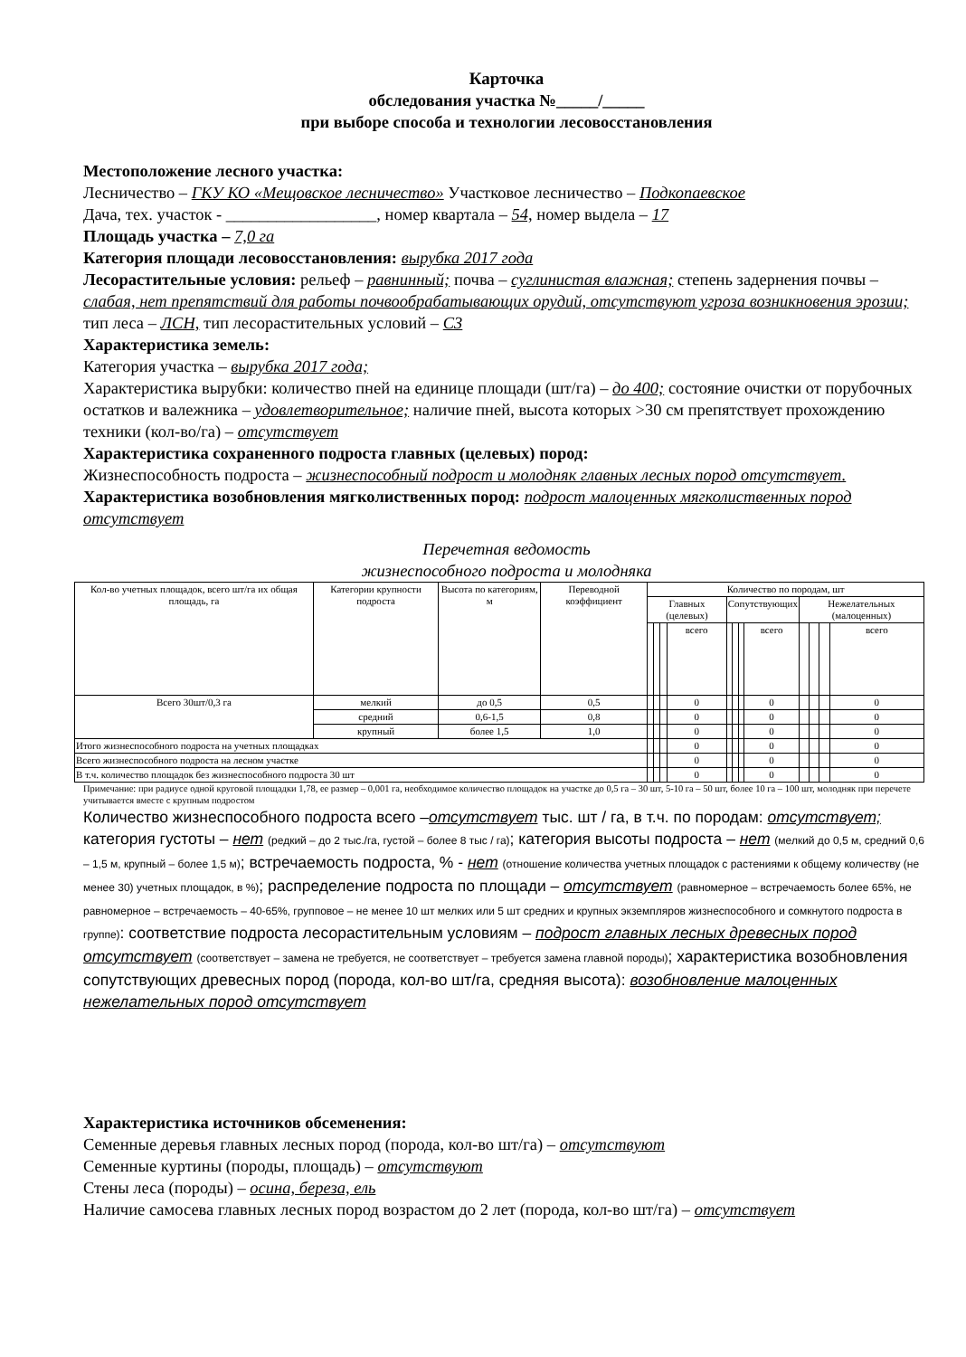Карточка
обследования участка №_____/_____
при выборе способа и технологии лесовосстановления
Местоположение лесного участка:
Лесничество – ГКУ КО «Мещовское лесничество» Участковое лесничество – Подкопаевское
Дача, тех. участок - __________________, номер квартала – 54, номер выдела – 17
Площадь участка – 7,0 га
Категория площади лесовосстановления: вырубка 2017 года
Лесорастительные условия: рельеф – равнинный; почва – суглинистая влажная; степень задернения почвы – слабая, нет препятствий для работы почвообрабатывающих орудий, отсутствуют угроза возникновения эрозии; тип леса – ЛСН, тип лесорастительных условий – С3
Характеристика земель:
Категория участка – вырубка 2017 года;
Характеристика вырубки: количество пней на единице площади (шт/га) – до 400; состояние очистки от порубочных остатков и валежника – удовлетворительное; наличие пней, высота которых >30 см препятствует прохождению техники (кол-во/га) – отсутствует
Характеристика сохраненного подроста главных (целевых) пород:
Жизнеспособность подроста – жизнеспособный подрост и молодняк главных лесных пород отсутствует.
Характеристика возобновления мягколиственных пород: подрост малоценных мягколиственных пород отсутствует
Перечетная ведомость
жизнеспособного подроста и молодняка
| Кол-во учетных площадок, всего шт/га их общая площадь, га | Категории крупности подроста | Высота по категориям, м | Переводной коэффициент | Количество по породам, шт | | | | | | | | | | | |
| --- | --- | --- | --- | --- | --- | --- | --- | --- | --- | --- | --- | --- | --- | --- | --- |
| | | | | Главных (целевых) | | | | Сопутствующих | | | | Нежелательных (малоценных) | | | |
| | | | | | | | всего | | | | всего | | | | всего |
| Всего 30шт/0,3 га | мелкий | до 0,5 | 0,5 | | | | 0 | | | | 0 | | | | 0 |
| | средний | 0,6-1,5 | 0,8 | | | | 0 | | | | 0 | | | | 0 |
| | крупный | более 1,5 | 1,0 | | | | 0 | | | | 0 | | | | 0 |
| Итого жизнеспособного подроста на учетных площадках | | | | | | | 0 | | | | 0 | | | | 0 |
| Всего жизнеспособного подроста на лесном участке | | | | | | | 0 | | | | 0 | | | | 0 |
| В т.ч. количество площадок без жизнеспособного подроста 30 шт | | | | | | | 0 | | | | 0 | | | | 0 |
Примечание: при радиусе одной круговой площадки 1,78, ее размер – 0,001 га, необходимое количество площадок на участке до 0,5 га – 30 шт, 5-10 га – 50 шт, более 10 га – 100 шт, молодняк при перечете учитывается вместе с крупным подростом
Количество жизнеспособного подроста всего –отсутствует тыс. шт / га, в т.ч. по породам: отсутствует; категория густоты – нет (редкий – до 2 тыс./га, густой – более 8 тыс / га); категория высоты подроста – нет (мелкий до 0,5 м, средний 0,6 – 1,5 м, крупный – более 1,5 м); встречаемость подроста, % - нет (отношение количества учетных площадок с растениями к общему количеству (не менее 30) учетных площадок, в %); распределение подроста по площади – отсутствует (равномерное – встречаемость более 65%, не равномерное – встречаемость – 40-65%, групповое – не менее 10 шт мелких или 5 шт средних и крупных экземпляров жизнеспособного и сомкнутого подроста в группе): соответствие подроста лесорастительным условиям – подрост главных лесных древесных пород отсутствует (соответствует – замена не требуется, не соответствует – требуется замена главной породы); характеристика возобновления сопутствующих древесных пород (порода, кол-во шт/га, средняя высота): возобновление малоценных нежелательных пород отсутствует
Характеристика источников обсеменения:
Семенные деревья главных лесных пород (порода, кол-во шт/га) – отсутствуют
Семенные куртины (породы, площадь) – отсутствуют
Стены леса (породы) – осина, береза, ель
Наличие самосева главных лесных пород возрастом до 2 лет (порода, кол-во шт/га) – отсутствует